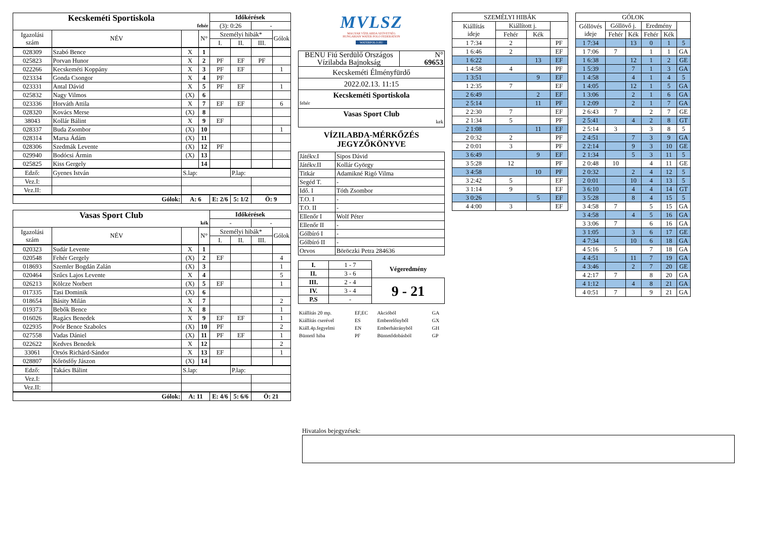| Kecskeméti Sportiskola fehér | | | | Időkérések | | | |
| | | | | (3): 0:26 | | - | |
| Igazolási szám | NÉV | | N° | Személyi hibák* | | | Gólok |
| | | | | I. | II. | III. | |
| 028309 | Szabó Bence | X | 1 | | | | |
| 025823 | Porvan Hunor | X | 2 | PF | EF | PF | |
| 022266 | Kecskeméti Koppány | X | 3 | PF | EF | | 1 |
| 023334 | Gonda Csongor | X | 4 | PF | | | |
| 023331 | Antal Dávid | X | 5 | PF | EF | | 1 |
| 025832 | Nagy Vilmos | (X) | 6 | | | | |
| 023336 | Horváth Attila | X | 7 | EF | EF | | 6 |
| 028320 | Kovács Merse | (X) | 8 | | | | |
| 38043 | Kollár Bálint | X | 9 | EF | | | |
| 028337 | Buda Zsombor | (X) | 10 | | | | 1 |
| 028314 | Marsa Ádám | (X) | 11 | | | | |
| 028306 | Szedmák Levente | (X) | 12 | PF | | | |
| 029940 | Bodócsi Ármin | (X) | 13 | | | | |
| 025825 | Kiss Gergely | | 14 | | | | |
| Edző: | Gyenes István | S.lap: | | | P.lap: | | |
| Vez.I: | | | | | | | |
| Vez.II: | | | | | | | |
| Gólok: | | A: 6 | | E: 2/6 | 5: 1/2 | Ö: 9 | |
| Vasas Sport Club kék | | | | Időkérések | | | |
| | | | | - | | - | |
| Igazolási szám | NÉV | | N° | Személyi hibák* | | | Gólok |
| | | | | I. | II. | III. | |
| 020323 | Sudár Levente | X | 1 | | | | |
| 020548 | Fehér Gergely | (X) | 2 | EF | | | 4 |
| 018693 | Szemler Bogdán Zalán | (X) | 3 | | | | 1 |
| 020464 | Szűcs Lajos Levente | X | 4 | | | | 5 |
| 026213 | Kölcze Norbert | (X) | 5 | EF | | | 1 |
| 017335 | Tasi Dominik | (X) | 6 | | | | |
| 018654 | Básity Milán | X | 7 | | | | 2 |
| 019373 | Bebők Bence | X | 8 | | | | 1 |
| 016026 | Ragács Benedek | X | 9 | EF | EF | | 1 |
| 022935 | Poór Bence Szabolcs | (X) | 10 | PF | | | 2 |
| 027558 | Vadas Dániel | (X) | 11 | PF | EF | | 1 |
| 022622 | Kedves Benedek | X | 12 | | | | 2 |
| 33061 | Orsós Richárd-Sándor | X | 13 | EF | | | 1 |
| 028807 | Kőrösfőy Jászon | (X) | 14 | | | | |
| Edző: | Takács Bálint | S.lap: | | | P.lap: | | |
| Vez.I: | | | | | | | |
| Vez.II: | | | | | | | |
| Gólok: | | A: 11 | | E: 4/6 | 5: 6/6 | Ö: 21 | |
MVLSZ
MAGYAR VÍZILABDA SZÖVETSÉG
HUNGARIAN WATER POLO FEDERATION
WATERPOLO.HU
| BENU Fiú Serdülő Országos Vízilabda Bajnokság | N° 69653 |
| Kecskeméti Élményfürdő | |
| 2022.02.13. 11:15 | |
| Kecskeméti Sportiskola fehér | |
| Vasas Sport Club kek | |
VÍZILABDA-MÉRKŐZÉS
JEGYZŐKÖNYVE
| Játékv.I | Sipos Dávid |
| Játékv.II | Kollár György |
| Titkár | Adamikné Rigó Vilma |
| Segéd T. | - |
| Idő. I | Tóth Zsombor |
| T.O. I | - |
| T.O. II | - |
| Ellenőr I | Wolf Péter |
| Ellenőr II | - |
| Gólbíró I | - |
| Gólbíró II | - |
| Orvos | Böröczki Petra 284636 |
| I. | 1 - 7 | Végeredmény |
| II. | 3 - 6 | |
| III. | 2 - 4 | 9 - 21 |
| IV. | 3 - 4 | |
| P.S | - | |
| Kiállítás 20 mp. | EF,EC | Akcióból | GA |
| Kiállítás cserével | ES | Emberelőnyből | GX |
| Kiáll.4p.fegyelmi | EN | Emberhátrányból | GH |
| Büntető hiba | PF | Büntetődobásból | GP |
| SZEMÉLYI HIBÁK | | | |
| Kiállítás ideje | Kiállított j. | | |
| | Fehér | Kék | |
| 1 7:34 | 2 | | PF |
| 1 6:46 | 2 | | EF |
| 1 6:22 | | 13 | EF |
| 1 4:58 | 4 | | PF |
| 1 3:51 | | 9 | EF |
| 1 2:35 | 7 | | EF |
| 2 6:49 | | 2 | EF |
| 2 5:14 | | 11 | PF |
| 2 2:30 | 7 | | EF |
| 2 1:34 | 5 | | PF |
| 2 1:08 | | 11 | EF |
| 2 0:32 | 2 | | PF |
| 2 0:01 | 3 | | PF |
| 3 6:49 | | 9 | EF |
| 3 5:28 | 12 | | PF |
| 3 4:58 | | 10 | PF |
| 3 2:42 | 5 | | EF |
| 3 1:14 | 9 | | EF |
| 3 0:26 | | 5 | EF |
| 4 4:00 | 3 | | EF |
| GÓLOK | | | | | |
| Góllövés ideje | Góllövő j. | | Eredmény | | |
| | Fehér | Kék | Fehér | Kék | |
| 1 7:34 | | 13 | 0 | 1 | 5 |
| 1 7:06 | 7 | | 1 | 1 | GA |
| 1 6:38 | | 12 | 1 | 2 | GE |
| 1 5:39 | | 7 | 1 | 3 | GA |
| 1 4:58 | | 4 | 1 | 4 | 5 |
| 1 4:05 | | 12 | 1 | 5 | GA |
| 1 3:06 | | 2 | 1 | 6 | GA |
| 1 2:09 | | 2 | 1 | 7 | GA |
| 2 6:43 | 7 | | 2 | 7 | GE |
| 2 5:41 | | 4 | 2 | 8 | GT |
| 2 5:14 | 3 | | 3 | 8 | 5 |
| 2 4:51 | | 7 | 3 | 9 | GA |
| 2 2:14 | | 9 | 3 | 10 | GE |
| 2 1:34 | | 5 | 3 | 11 | 5 |
| 2 0:48 | 10 | | 4 | 11 | GE |
| 2 0:32 | | 2 | 4 | 12 | 5 |
| 2 0:01 | | 10 | 4 | 13 | 5 |
| 3 6:10 | | 4 | 4 | 14 | GT |
| 3 5:28 | | 8 | 4 | 15 | 5 |
| 3 4:58 | 7 | | 5 | 15 | GA |
| 3 4:58 | | 4 | 5 | 16 | GA |
| 3 3:06 | 7 | | 6 | 16 | GA |
| 3 1:05 | | 3 | 6 | 17 | GE |
| 4 7:34 | | 10 | 6 | 18 | GA |
| 4 5:16 | 5 | | 7 | 18 | GA |
| 4 4:51 | | 11 | 7 | 19 | GA |
| 4 3:46 | | 2 | 7 | 20 | GE |
| 4 2:17 | 7 | | 8 | 20 | GA |
| 4 1:12 | | 4 | 8 | 21 | GA |
| 4 0:51 | 7 | | 9 | 21 | GA |
Hivatalos bejegyzések: